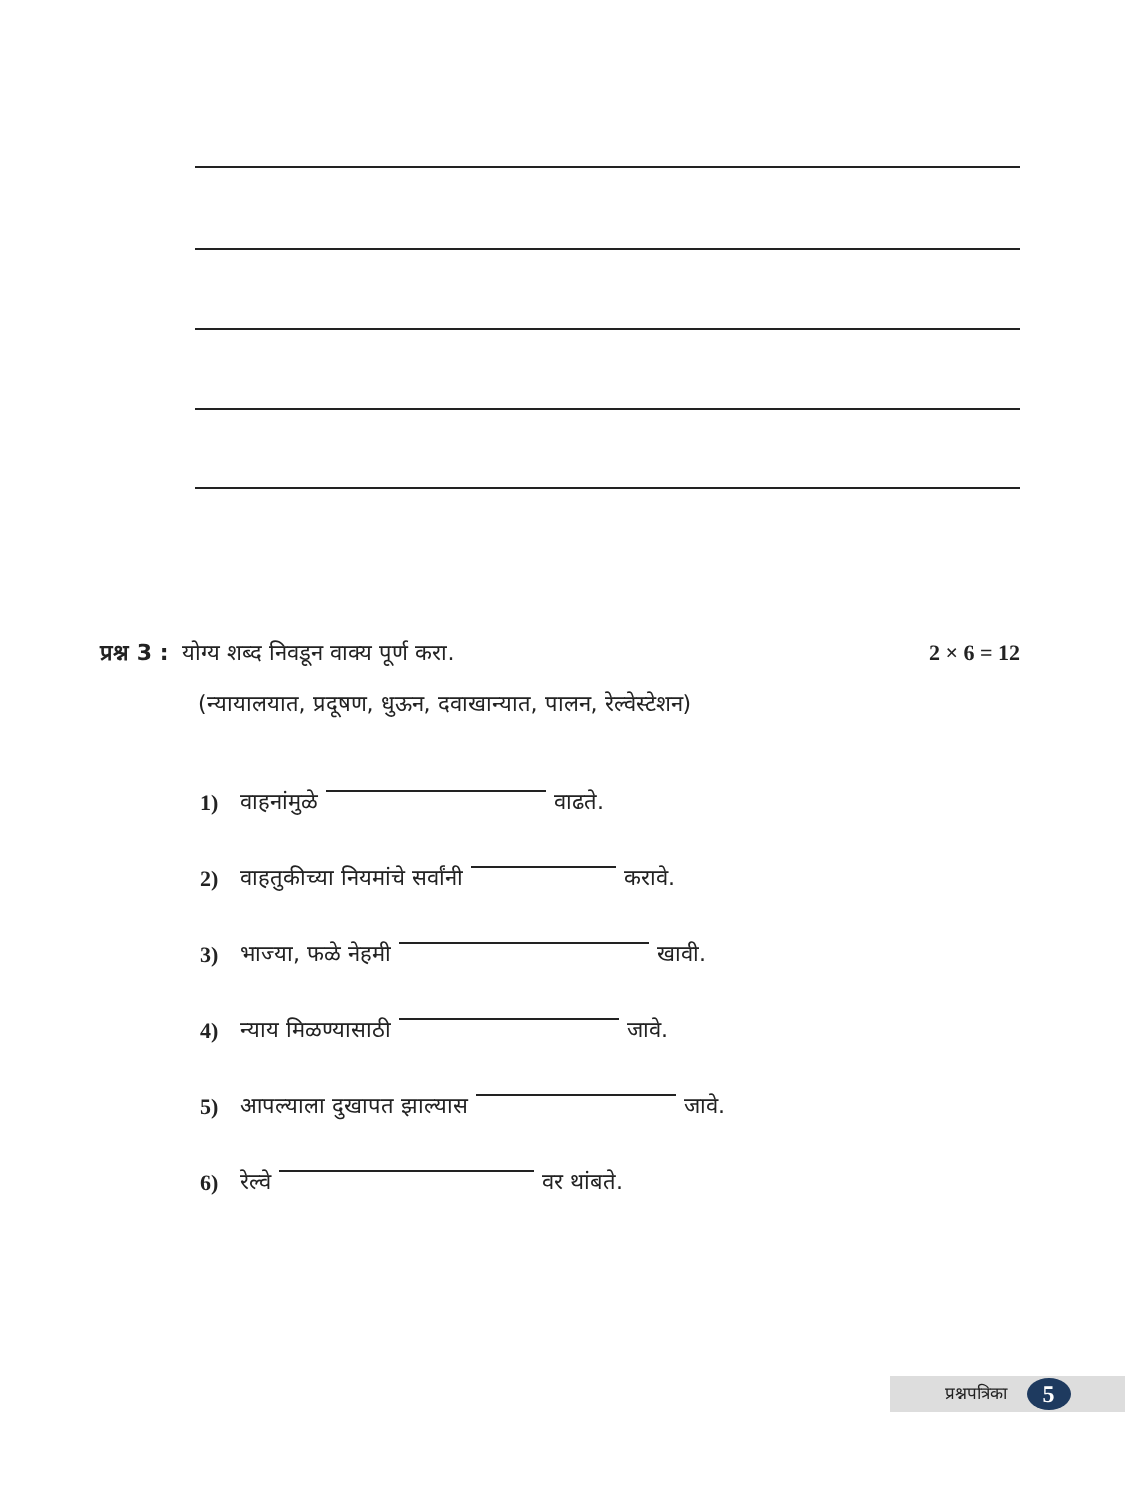प्रश्न 3 : योग्य शब्द निवडून वाक्य पूर्ण करा. 2 × 6 = 12
(न्यायालयात, प्रदूषण, धुऊन, दवाखान्यात, पालन, रेल्वेस्टेशन)
1) वाहनांमुळे वाढते.
2) वाहतुकीच्या नियमांचे सर्वांनी करावे.
3) भाज्या, फळे नेहमी खावी.
4) न्याय मिळण्यासाठी जावे.
5) आपल्याला दुखापत झाल्यास जावे.
6) रेल्वे वर थांबते.
प्रश्नपत्रिका 5